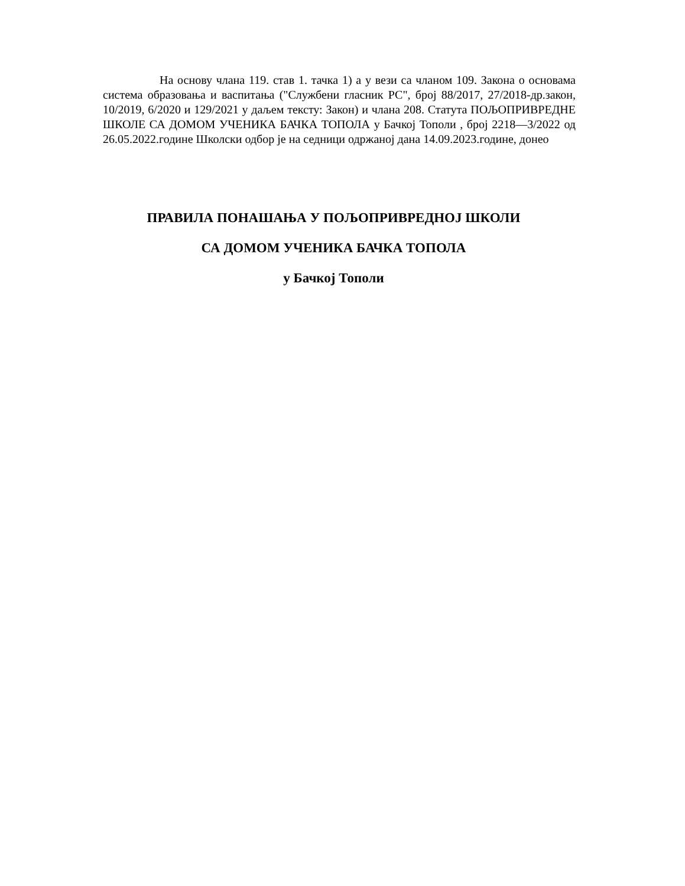На основу члана 119. став 1. тачка 1) а у вези са чланом 109. Закона о основама система образовања и васпитања ("Службени гласник РС", број 88/2017, 27/2018-др.закон, 10/2019, 6/2020 и 129/2021 у даљем тексту: Закон) и члана 208. Статута ПОЉОПРИВРЕДНЕ ШКОЛЕ СА ДОМОМ УЧЕНИКА БАЧКА ТОПОЛА у Бачкој Тополи , број 2218—3/2022 од 26.05.2022.године Школски одбор је на седници одржаној дана 14.09.2023.године, донео
ПРАВИЛА ПОНАШАЊА У ПОЉОПРИВРЕДНОЈ ШКОЛИ
СА ДОМОМ УЧЕНИКА БАЧКА ТОПОЛА
у Бачкој Тополи